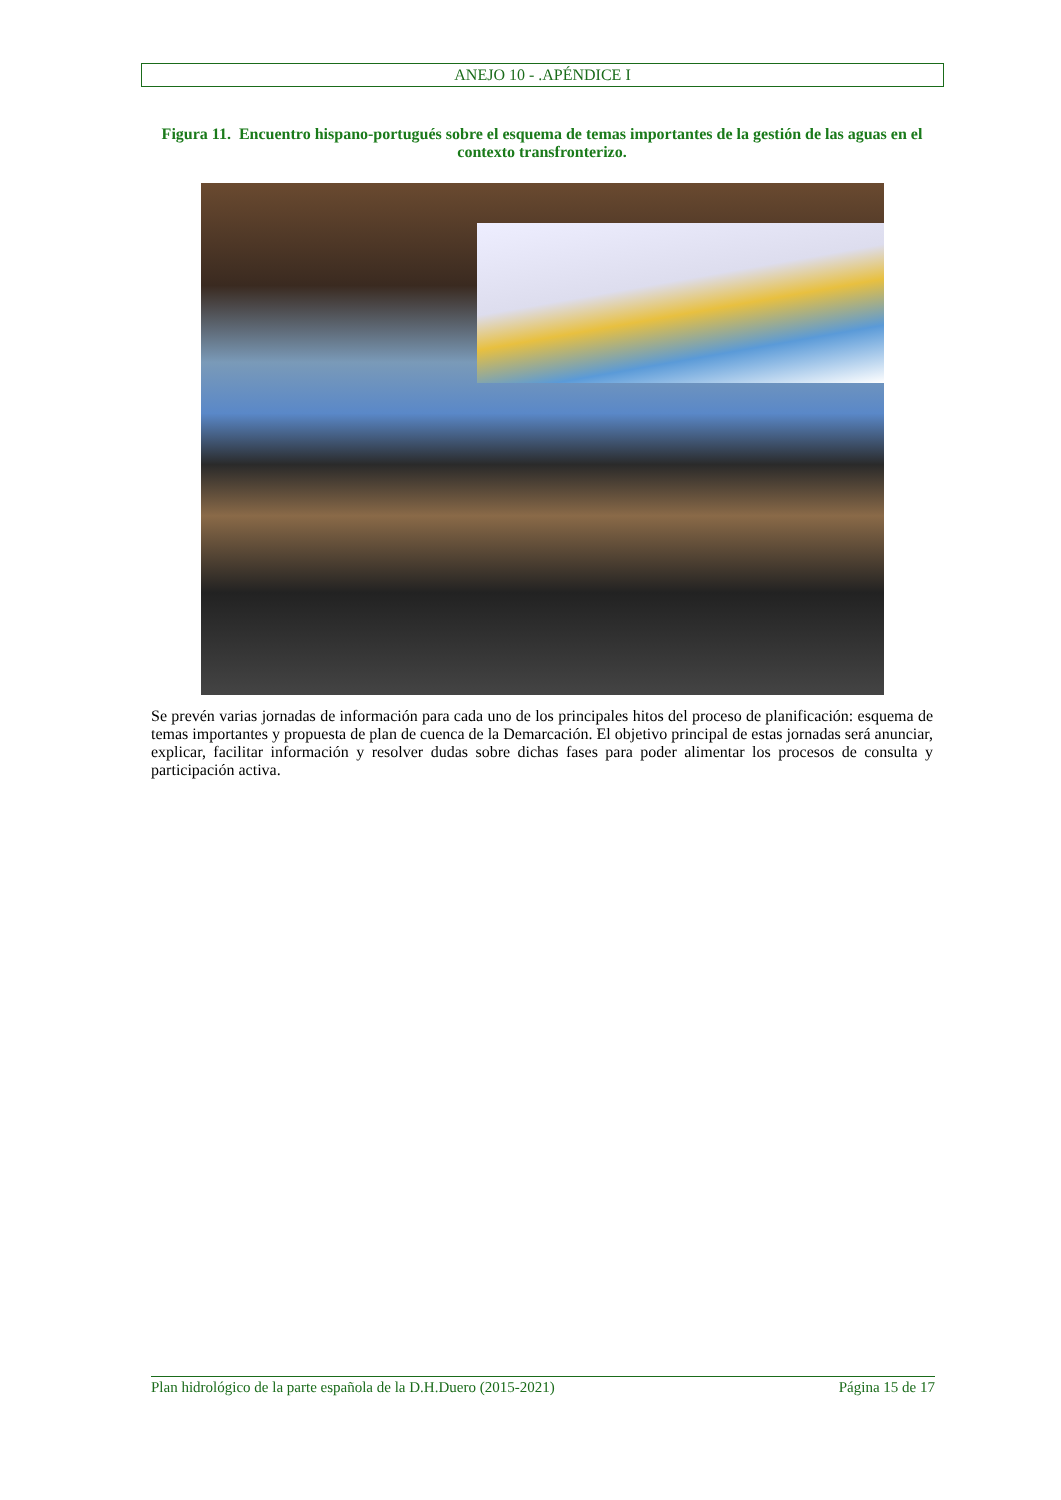ANEJO 10 - .APÉNDICE I
Figura 11. Encuentro hispano-portugués sobre el esquema de temas importantes de la gestión de las aguas en el contexto transfronterizo.
Se prevén varias jornadas de información para cada uno de los principales hitos del proceso de planificación: esquema de temas importantes y propuesta de plan de cuenca de la Demarcación. El objetivo principal de estas jornadas será anunciar, explicar, facilitar información y resolver dudas sobre dichas fases para poder alimentar los procesos de consulta y participación activa.
Plan hidrológico de la parte española de la D.H.Duero (2015-2021) Página 15 de 17